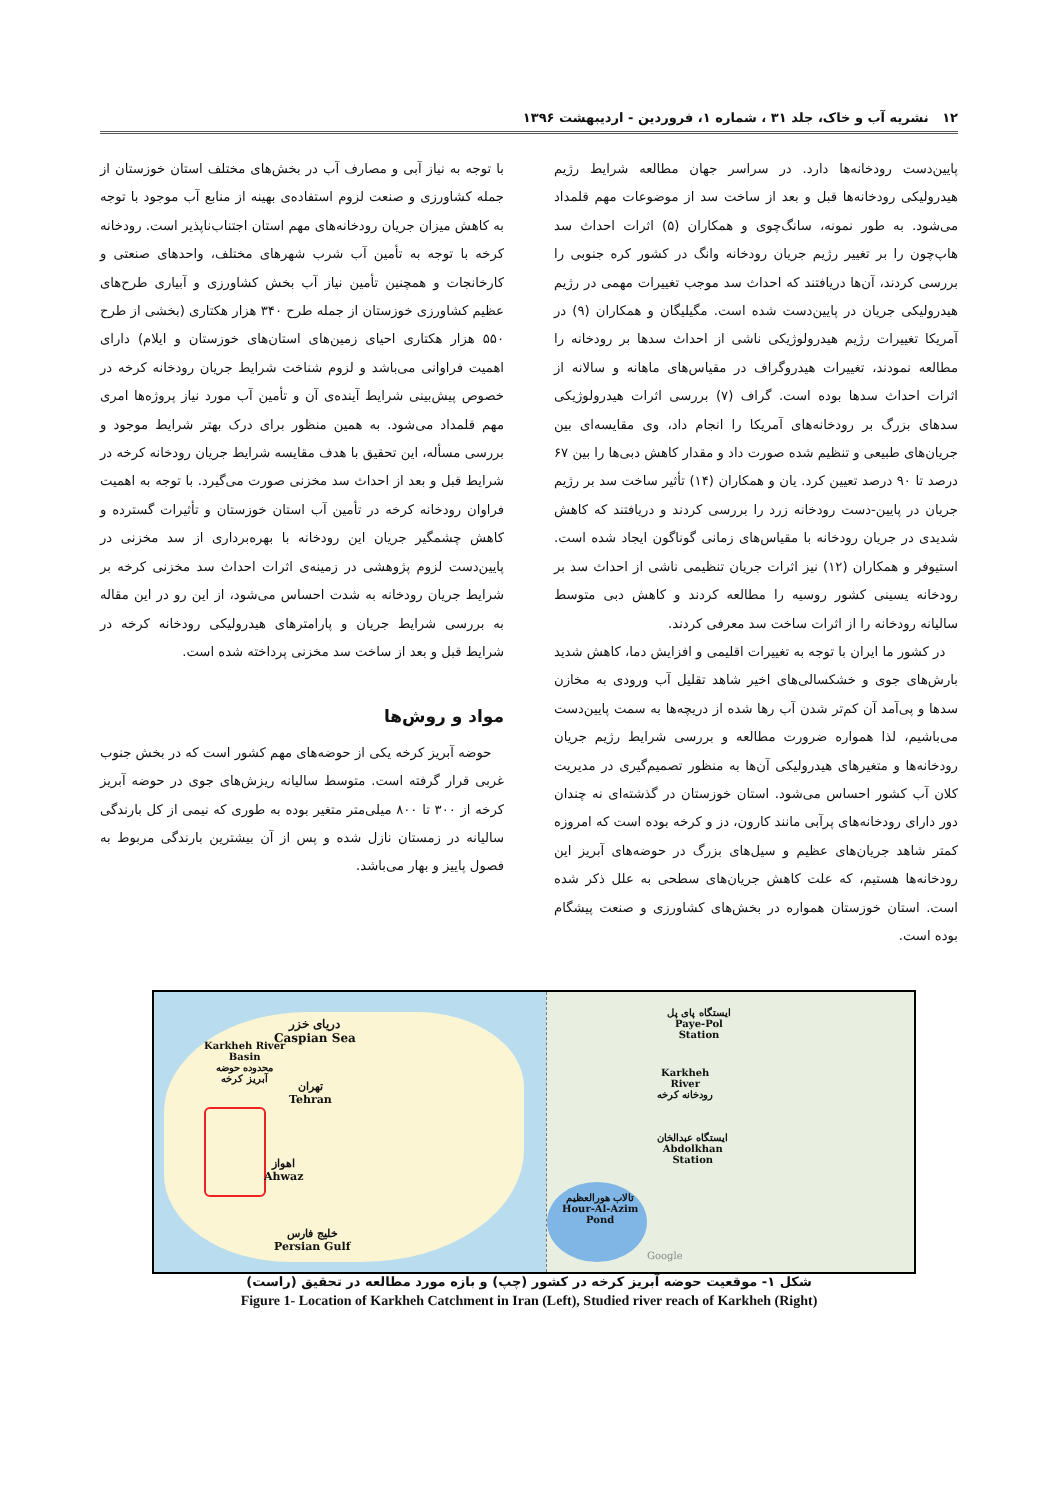۱۲ نشریه آب و خاک، جلد ۳۱ ، شماره ۱، فروردین - اردیبهشت ۱۳۹۶
پایین‌دست رودخانه‌ها دارد. در سراسر جهان مطالعه شرایط رژیم هیدرولیکی رودخانه‌ها قبل و بعد از ساخت سد از موضوعات مهم قلمداد می‌شود. به طور نمونه، سانگ‌چوی و همکاران (۵) اثرات احداث سد هاپ‌چون را بر تغییر رژیم جریان رودخانه وانگ در کشور کره جنوبی را بررسی کردند، آن‌ها دریافتند که احداث سد موجب تغییرات مهمی در رژیم هیدرولیکی جریان در پایین‌دست شده است. مگیلیگان و همکاران (۹) در آمریکا تغییرات رژیم هیدرولوژیکی ناشی از احداث سدها بر رودخانه را مطالعه نمودند، تغییرات هیدروگراف در مقیاس‌های ماهانه و سالانه از اثرات احداث سدها بوده است. گراف (۷) بررسی اثرات هیدرولوژیکی سدهای بزرگ بر رودخانه‌های آمریکا را انجام داد، وی مقایسه‌ای بین جریان‌های طبیعی و تنظیم شده صورت داد و مقدار کاهش دبی‌ها را بین ۶۷ درصد تا ۹۰ درصد تعیین کرد. یان و همکاران (۱۴) تأثیر ساخت سد بر رژیم جریان در پایین-دست رودخانه زرد را بررسی کردند و دریافتند که کاهش شدیدی در جریان رودخانه با مقیاس‌های زمانی گوناگون ایجاد شده است. استیوفر و همکاران (۱۲) نیز اثرات جریان تنظیمی ناشی از احداث سد بر رودخانه یسینی کشور روسیه را مطالعه کردند و کاهش دبی متوسط سالیانه رودخانه را از اثرات ساخت سد معرفی کردند.
در کشور ما ایران با توجه به تغییرات اقلیمی و افزایش دما، کاهش شدید بارش‌های جوی و خشکسالی‌های اخیر شاهد تقلیل آب ورودی به مخازن سدها و پی‌آمد آن کم‌تر شدن آب رها شده از دریچه‌ها به سمت پایین‌دست می‌باشیم، لذا همواره ضرورت مطالعه و بررسی شرایط رژیم جریان رودخانه‌ها و متغیرهای هیدرولیکی آن‌ها به منظور تصمیم‌گیری در مدیریت کلان آب کشور احساس می‌شود. استان خوزستان در گذشته‌ای نه چندان دور دارای رودخانه‌های پرآبی مانند کارون، دز و کرخه بوده است که امروزه کمتر شاهد جریان‌های عظیم و سیل‌های بزرگ در حوضه‌های آبریز این رودخانه‌ها هستیم، که علت کاهش جریان‌های سطحی به علل ذکر شده است. استان خوزستان همواره در بخش‌های کشاورزی و صنعت پیشگام بوده است.
با توجه به نیاز آبی و مصارف آب در بخش‌های مختلف استان خوزستان از جمله کشاورزی و صنعت لزوم استفاده‌ی بهینه از منابع آب موجود با توجه به کاهش میزان جریان رودخانه‌های مهم استان اجتناب‌ناپذیر است. رودخانه کرخه با توجه به تأمین آب شرب شهرهای مختلف، واحدهای صنعتی و کارخانجات و همچنین تأمین نیاز آب بخش کشاورزی و آبیاری طرح‌های عظیم کشاورزی خوزستان از جمله طرح ۳۴۰ هزار هکتاری (بخشی از طرح ۵۵۰ هزار هکتاری احیای زمین‌های استان‌های خوزستان و ایلام) دارای اهمیت فراوانی می‌باشد و لزوم شناخت شرایط جریان رودخانه کرخه در خصوص پیش‌بینی شرایط آینده‌ی آن و تأمین آب مورد نیاز پروژه‌ها امری مهم قلمداد می‌شود. به همین منظور برای درک بهتر شرایط موجود و بررسی مسأله، این تحقیق با هدف مقایسه شرایط جریان رودخانه کرخه در شرایط قبل و بعد از احداث سد مخزنی صورت می‌گیرد. با توجه به اهمیت فراوان رودخانه کرخه در تأمین آب استان خوزستان و تأثیرات گسترده و کاهش چشمگیر جریان این رودخانه با بهره‌برداری از سد مخزنی در پایین‌دست لزوم پژوهشی در زمینه‌ی اثرات احداث سد مخزنی کرخه بر شرایط جریان رودخانه به شدت احساس می‌شود، از این رو در این مقاله به بررسی شرایط جریان و پارامترهای هیدرولیکی رودخانه کرخه در شرایط قبل و بعد از ساخت سد مخزنی پرداخته شده است.
مواد و روش‌ها
حوضه آبریز کرخه یکی از حوضه‌های مهم کشور است که در بخش جنوب غربی قرار گرفته است. متوسط سالیانه ریزش‌های جوی در حوضه آبریز کرخه از ۳۰۰ تا ۸۰۰ میلی‌متر متغیر بوده به طوری که نیمی از کل بارندگی سالیانه در زمستان نازل شده و پس از آن بیشترین بارندگی مربوط به فصول پاییز و بهار می‌باشد.
دریای خزر
Caspian Sea
Karkheh River
Basin
محدوده حوضه
آبریز کرخه
تهران
Tehran
اهواز
Ahwaz
خلیج فارس
Persian Gulf
ایستگاه پای پل
Paye-Pol
Station
Karkheh
River
رودخانه کرخه
ایستگاه عبدالخان
Abdolkhan
Station
تالاب هورالعظیم
Hour-Al-Azim
Pond
Google
شکل ۱- موقعیت حوضه آبریز کرخه در کشور (چپ) و بازه مورد مطالعه در تحقیق (راست)
Figure 1- Location of Karkheh Catchment in Iran (Left), Studied river reach of Karkheh (Right)